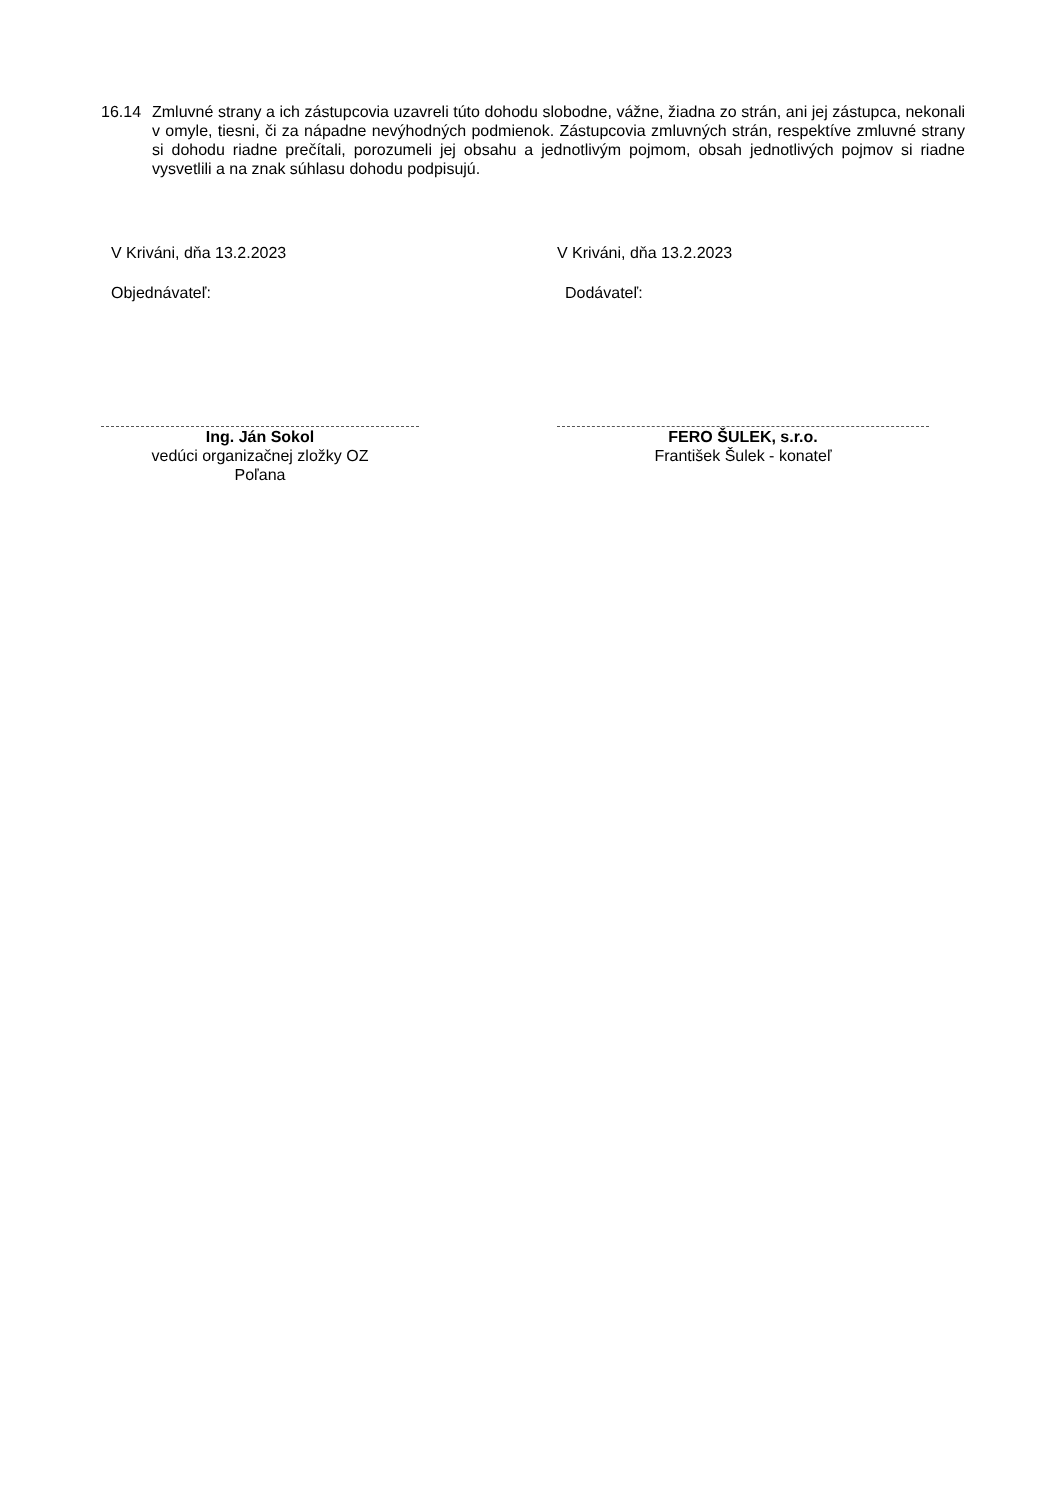16.14 Zmluvné strany a ich zástupcovia uzavreli túto dohodu slobodne, vážne, žiadna zo strán, ani jej zástupca, nekonali v omyle, tiesni, či za nápadne nevýhodných podmienok. Zástupcovia zmluvných strán, respektíve zmluvné strany si dohodu riadne prečítali, porozumeli jej obsahu a jednotlivým pojmom, obsah jednotlivých pojmov si riadne vysvetlili a na znak súhlasu dohodu podpisujú.
V Kriváni, dňa 13.2.2023
Objednávateľ:
Ing. Ján Sokol
vedúci organizačnej zložky OZ
Poľana
V Kriváni, dňa 13.2.2023
Dodávateľ:
FERO ŠULEK, s.r.o.
František Šulek - konateľ